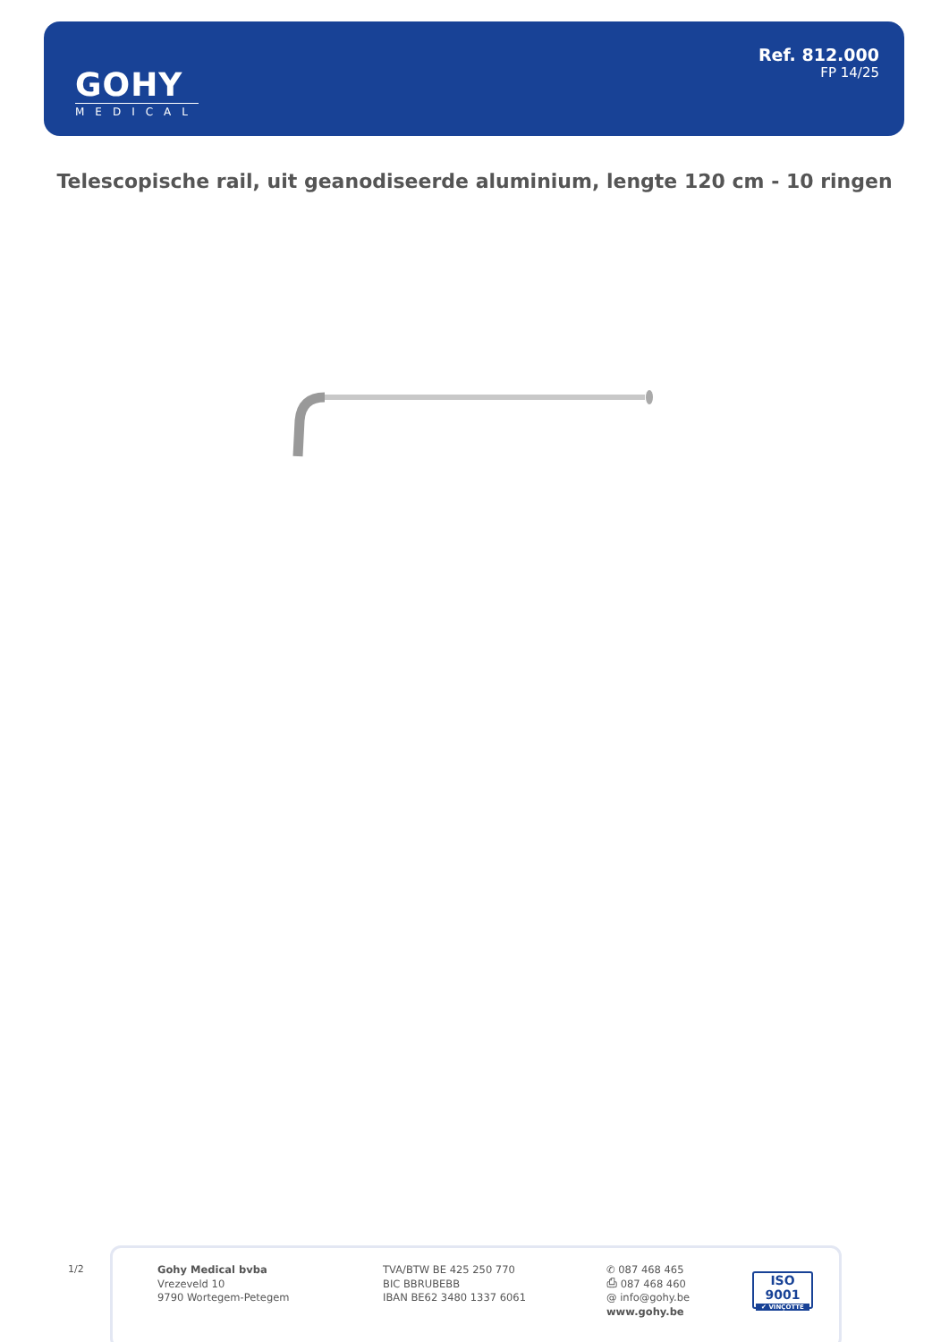GOHY
MEDICAL
Ref. 812.000
FP 14/25
Telescopische rail, uit geanodiseerde aluminium, lengte 120 cm - 10 ringen
1/2
Gohy Medical bvba
Vrezeveld 10
9790 Wortegem-Petegem
TVA/BTW BE 425 250 770
BIC BBRUBEBB
IBAN BE62 3480 1337 6061
✆ 087 468 465
⎙ 087 468 460
@ info@gohy.be
www.gohy.be
ISO 9001
✔ VINÇOTTE